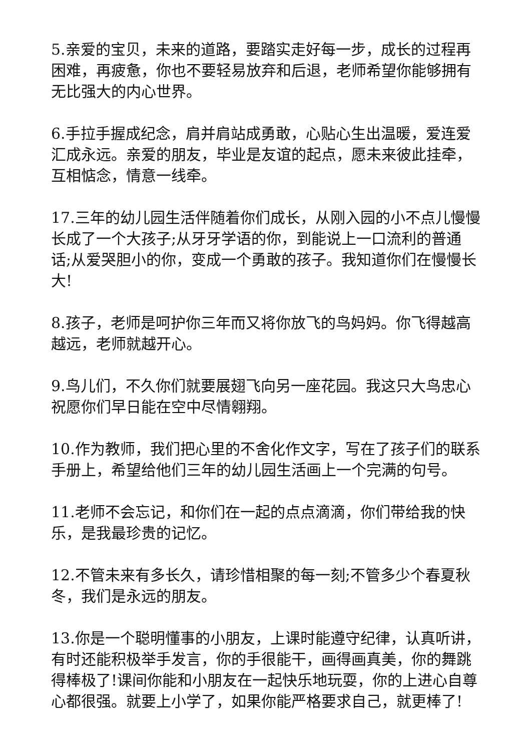5.亲爱的宝贝，未来的道路，要踏实走好每一步，成长的过程再困难，再疲惫，你也不要轻易放弃和后退，老师希望你能够拥有无比强大的内心世界。
6.手拉手握成纪念，肩并肩站成勇敢，心贴心生出温暖，爱连爱汇成永远。亲爱的朋友，毕业是友谊的起点，愿未来彼此挂牵，互相惦念，情意一线牵。
17.三年的幼儿园生活伴随着你们成长，从刚入园的小不点儿慢慢长成了一个大孩子;从牙牙学语的你，到能说上一口流利的普通话;从爱哭胆小的你，变成一个勇敢的孩子。我知道你们在慢慢长大!
8.孩子，老师是呵护你三年而又将你放飞的鸟妈妈。你飞得越高越远，老师就越开心。
9.鸟儿们，不久你们就要展翅飞向另一座花园。我这只大鸟忠心祝愿你们早日能在空中尽情翱翔。
10.作为教师，我们把心里的不舍化作文字，写在了孩子们的联系手册上，希望给他们三年的幼儿园生活画上一个完满的句号。
11.老师不会忘记，和你们在一起的点点滴滴，你们带给我的快乐，是我最珍贵的记忆。
12.不管未来有多长久，请珍惜相聚的每一刻;不管多少个春夏秋冬，我们是永远的朋友。
13.你是一个聪明懂事的小朋友，上课时能遵守纪律，认真听讲，有时还能积极举手发言，你的手很能干，画得画真美，你的舞跳得棒极了!课间你能和小朋友在一起快乐地玩耍，你的上进心自尊心都很强。就要上小学了，如果你能严格要求自己，就更棒了!